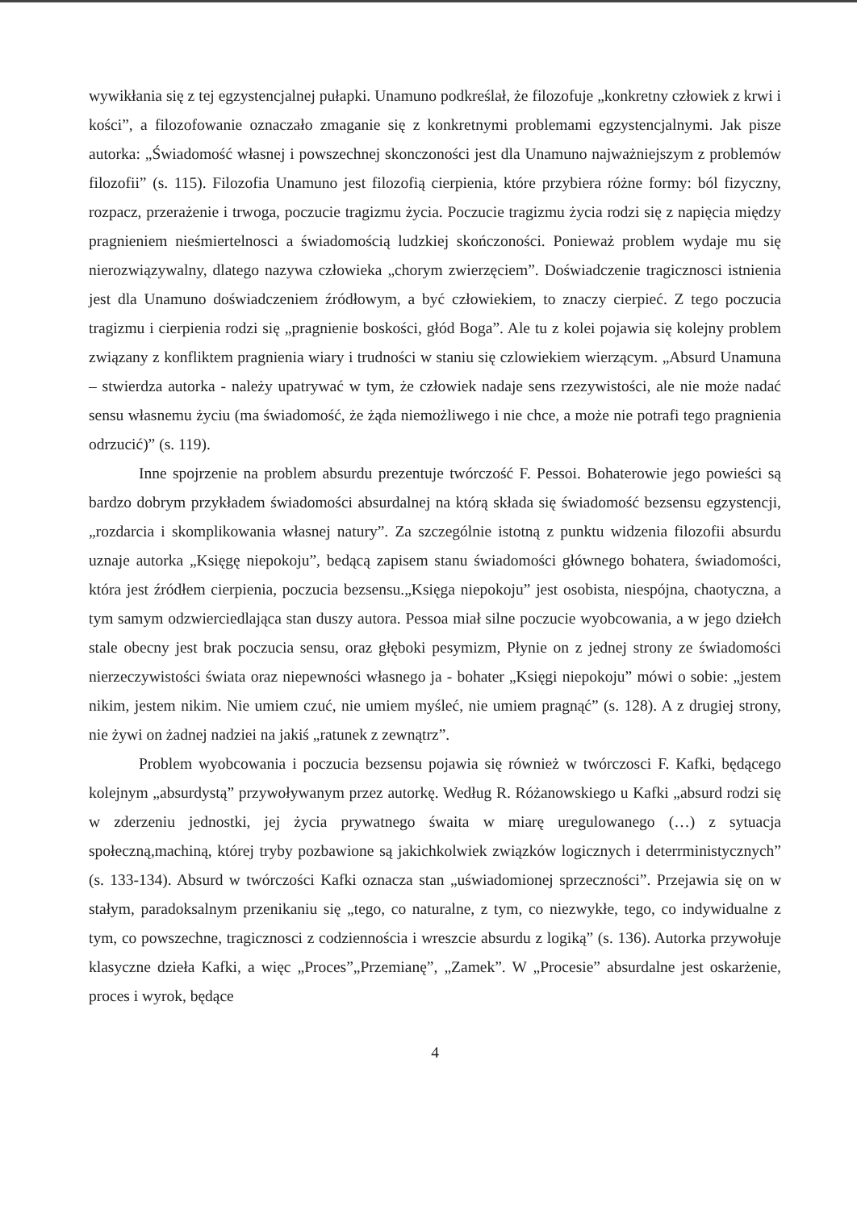wywikłania się z tej egzystencjalnej pułapki. Unamuno podkreślał, że filozofuje „konkretny człowiek z krwi i kości”, a filozofowanie oznaczało zmaganie się z konkretnymi problemami egzystencjalnymi. Jak pisze autorka: „Świadomość własnej i powszechnej skonczoności jest dla Unamuno najważniejszym z problemów filozofii” (s. 115). Filozofia Unamuno jest filozofią cierpienia, które przybiera różne formy: ból fizyczny, rozpacz, przerażenie i trwoga, poczucie tragizmu życia. Poczucie tragizmu życia rodzi się z napięcia między pragnieniem nieśmiertelnosci a świadomością ludzkiej skończoności. Ponieważ problem wydaje mu się nierozwiązywalny, dlatego nazywa człowieka „chorym zwierzęciem”. Doświadczenie tragicznosci istnienia jest dla Unamuno doświadczeniem źródłowym, a być człowiekiem, to znaczy cierpieć. Z tego poczucia tragizmu i cierpienia rodzi się „pragnienie boskości, głód Boga”. Ale tu z kolei pojawia się kolejny problem związany z konfliktem pragnienia wiary i trudności w staniu się czlowiekiem wierzącym. „Absurd Unamuna – stwierdza autorka - należy upatrywać w tym, że człowiek nadaje sens rzezywistości, ale nie może nadać sensu własnemu życiu (ma świadomość, że żąda niemożliwego i nie chce, a może nie potrafi tego pragnienia odrzucić)” (s. 119).
Inne spojrzenie na problem absurdu prezentuje twórczość F. Pessoi. Bohaterowie jego powieści są bardzo dobrym przykładem świadomości absurdalnej na którą składa się świadomość bezsensu egzystencji, „rozdarcia i skomplikowania własnej natury”. Za szczególnie istotną z punktu widzenia filozofii absurdu uznaje autorka „Księgę niepokoju”, bedącą zapisem stanu świadomości głównego bohatera, świadomości, która jest źródłem cierpienia, poczucia bezsensu.„Księga niepokoju” jest osobista, niespójna, chaotyczna, a tym samym odzwierciedlająca stan duszy autora. Pessoa miał silne poczucie wyobcowania, a w jego dziełch stale obecny jest brak poczucia sensu, oraz głęboki pesymizm, Płynie on z jednej strony ze świadomości nierzeczywistości świata oraz niepewności własnego ja - bohater „Księgi niepokoju” mówi o sobie: „jestem nikim, jestem nikim. Nie umiem czuć, nie umiem myśleć, nie umiem pragnąć” (s. 128). A z drugiej strony, nie żywi on żadnej nadziei na jakiś „ratunek z zewnątrz”.
Problem wyobcowania i poczucia bezsensu pojawia się również w twórczosci F. Kafki, będącego kolejnym „absurdystą” przywoływanym przez autorkę. Według R. Różanowskiego u Kafki „absurd rodzi się w zderzeniu jednostki, jej życia prywatnego śwaita w miarę uregulowanego (…) z sytuacja społeczną,machiną, której tryby pozbawione są jakichkolwiek związków logicznych i deterrministycznych” (s. 133-134). Absurd w twórczości Kafki oznacza stan „uświadomionej sprzeczności”. Przejawia się on w stałym, paradoksalnym przenikaniu się „tego, co naturalne, z tym, co niezwykłe, tego, co indywidualne z tym, co powszechne, tragicznosci z codziennościa i wreszcie absurdu z logiką” (s. 136). Autorka przywołuje klasyczne dzieła Kafki, a więc „Proces”„Przemianę”, „Zamek”. W „Procesie” absurdalne jest oskarżenie, proces i wyrok, będące
4